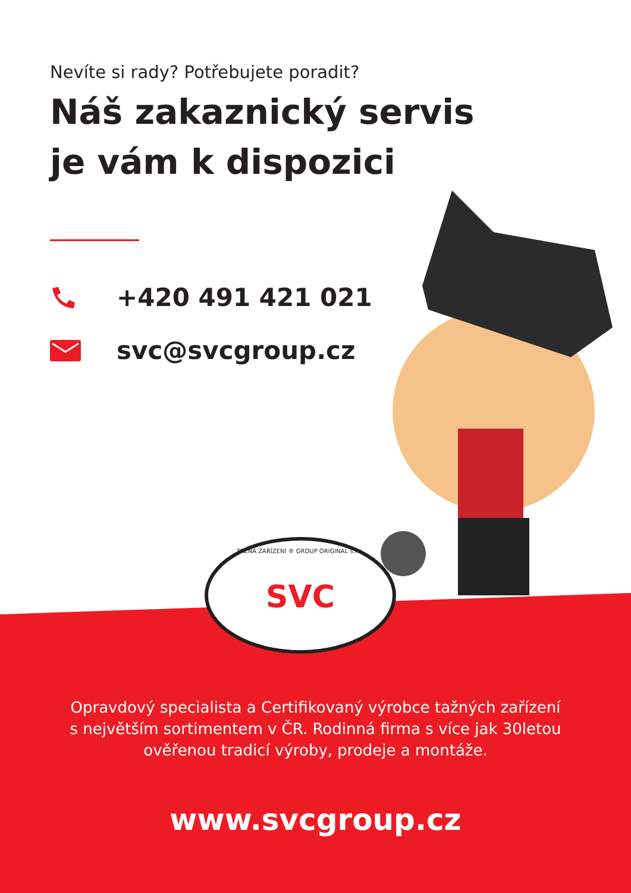SVC
Nevíte si rady? Potřebujete poradit?
Náš zakaznický servis
je vám k dispozici
+420 491 421 021
svc@svcgroup.cz
TAŽNÁ ZAŘÍZENÍ ® GROUP ORIGINAL s.r.o.
Opravdový specialista a Certifikovaný výrobce tažných zařízení
s největším sortimentem v ČR. Rodinná firma s více jak 30letou
ověřenou tradicí výroby, prodeje a montáže.
www.svcgroup.cz